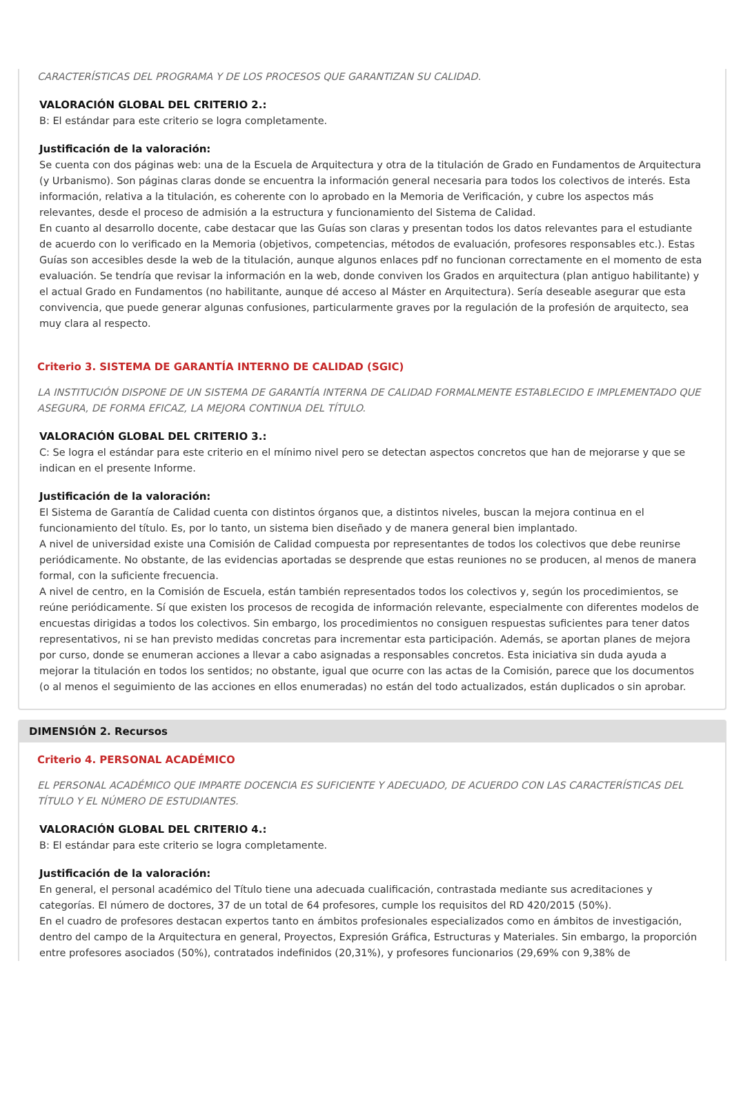CARACTERÍSTICAS DEL PROGRAMA Y DE LOS PROCESOS QUE GARANTIZAN SU CALIDAD.
VALORACIÓN GLOBAL DEL CRITERIO 2.:
B: El estándar para este criterio se logra completamente.
Justificación de la valoración:
Se cuenta con dos páginas web: una de la Escuela de Arquitectura y otra de la titulación de Grado en Fundamentos de Arquitectura (y Urbanismo). Son páginas claras donde se encuentra la información general necesaria para todos los colectivos de interés. Esta información, relativa a la titulación, es coherente con lo aprobado en la Memoria de Verificación, y cubre los aspectos más relevantes, desde el proceso de admisión a la estructura y funcionamiento del Sistema de Calidad.
En cuanto al desarrollo docente, cabe destacar que las Guías son claras y presentan todos los datos relevantes para el estudiante de acuerdo con lo verificado en la Memoria (objetivos, competencias, métodos de evaluación, profesores responsables etc.). Estas Guías son accesibles desde la web de la titulación, aunque algunos enlaces pdf no funcionan correctamente en el momento de esta evaluación. Se tendría que revisar la información en la web, donde conviven los Grados en arquitectura (plan antiguo habilitante) y el actual Grado en Fundamentos (no habilitante, aunque dé acceso al Máster en Arquitectura). Sería deseable asegurar que esta convivencia, que puede generar algunas confusiones, particularmente graves por la regulación de la profesión de arquitecto, sea muy clara al respecto.
Criterio 3. SISTEMA DE GARANTÍA INTERNO DE CALIDAD (SGIC)
LA INSTITUCIÓN DISPONE DE UN SISTEMA DE GARANTÍA INTERNA DE CALIDAD FORMALMENTE ESTABLECIDO E IMPLEMENTADO QUE ASEGURA, DE FORMA EFICAZ, LA MEJORA CONTINUA DEL TÍTULO.
VALORACIÓN GLOBAL DEL CRITERIO 3.:
C: Se logra el estándar para este criterio en el mínimo nivel pero se detectan aspectos concretos que han de mejorarse y que se indican en el presente Informe.
Justificación de la valoración:
El Sistema de Garantía de Calidad cuenta con distintos órganos que, a distintos niveles, buscan la mejora continua en el funcionamiento del título. Es, por lo tanto, un sistema bien diseñado y de manera general bien implantado.
A nivel de universidad existe una Comisión de Calidad compuesta por representantes de todos los colectivos que debe reunirse periódicamente. No obstante, de las evidencias aportadas se desprende que estas reuniones no se producen, al menos de manera formal, con la suficiente frecuencia.
A nivel de centro, en la Comisión de Escuela, están también representados todos los colectivos y, según los procedimientos, se reúne periódicamente. Sí que existen los procesos de recogida de información relevante, especialmente con diferentes modelos de encuestas dirigidas a todos los colectivos. Sin embargo, los procedimientos no consiguen respuestas suficientes para tener datos representativos, ni se han previsto medidas concretas para incrementar esta participación. Además, se aportan planes de mejora por curso, donde se enumeran acciones a llevar a cabo asignadas a responsables concretos. Esta iniciativa sin duda ayuda a mejorar la titulación en todos los sentidos; no obstante, igual que ocurre con las actas de la Comisión, parece que los documentos (o al menos el seguimiento de las acciones en ellos enumeradas) no están del todo actualizados, están duplicados o sin aprobar.
DIMENSIÓN 2. Recursos
Criterio 4. PERSONAL ACADÉMICO
EL PERSONAL ACADÉMICO QUE IMPARTE DOCENCIA ES SUFICIENTE Y ADECUADO, DE ACUERDO CON LAS CARACTERÍSTICAS DEL TÍTULO Y EL NÚMERO DE ESTUDIANTES.
VALORACIÓN GLOBAL DEL CRITERIO 4.:
B: El estándar para este criterio se logra completamente.
Justificación de la valoración:
En general, el personal académico del Título tiene una adecuada cualificación, contrastada mediante sus acreditaciones y categorías. El número de doctores, 37 de un total de 64 profesores, cumple los requisitos del RD 420/2015 (50%).
En el cuadro de profesores destacan expertos tanto en ámbitos profesionales especializados como en ámbitos de investigación, dentro del campo de la Arquitectura en general, Proyectos, Expresión Gráfica, Estructuras y Materiales. Sin embargo, la proporción entre profesores asociados (50%), contratados indefinidos (20,31%), y profesores funcionarios (29,69% con 9,38% de